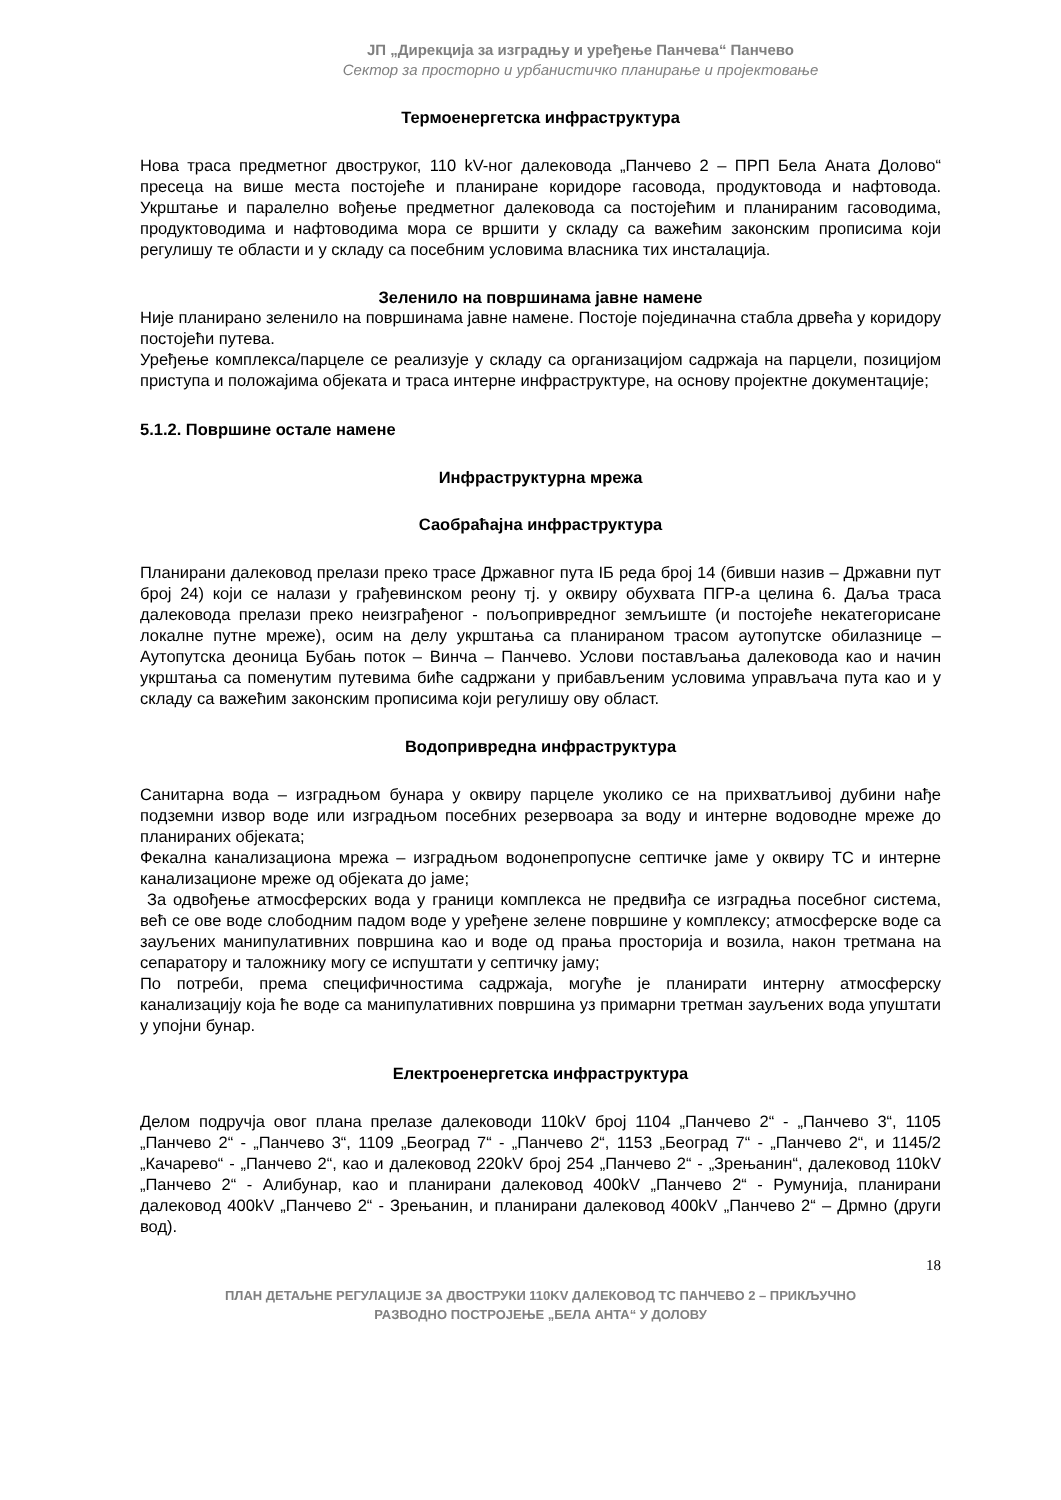ЈП „Дирекција за изградњу и уређење Панчева“ Панчево
Сектор за просторно и урбанистичко планирање и пројектовање
Термоенергетска инфраструктура
Нова траса предметног двострукoг, 110 kV-ног далековода „Панчево 2 – ПРП Бела Аната Долово“ пресеца на више места постојеће и планиране коридоре гасовода, продуктовода и нафтовода. Укрштање и паралелно вођење предметног далековода са постојећим и планираним гасоводима, продуктоводима и нафтоводима мора се вршити у складу са важећим законским прописима који регулишу те области и у складу са посебним условима власника тих инсталација.
Зеленило на површинама јавне намене
Није планирано зеленило на површинама јавне намене. Постоје појединачна стабла дрвећа у коридору постојећи путева.
Уређење комплекса/парцеле се реализује у складу са организацијом садржаја на парцели, позицијом приступа и положајима објеката и траса интерне инфраструктуре, на основу пројектне документације;
5.1.2. Површине остале намене
Инфраструктурна мрежа
Саобраћајна инфраструктура
Планирани далековод прелази преко трасе Државног пута IБ реда број 14 (бивши назив – Државни пут број 24) који се налази у грађевинском реону тј. у оквиру обухвата ПГР-а целина 6. Даља траса далековода прелази преко неизграђеног - пољопривредног земљиште (и постојеће некатегорисане локалне путне мреже), осим на делу укрштања са планираном трасом аутопутске обилазнице – Аутопутска деоница Бубањ поток – Винча – Панчево. Услови постављања далековода као и начин укрштања са поменутим путевима биће садржани у прибављеним условима управљача пута као и у складу са важећим законским прописима који регулишу ову област.
Водопривредна инфраструктура
Санитарна вода – изградњом бунара у оквиру парцеле уколико се на прихватљивој дубини нађе подземни извор воде или изградњом посебних резервоара за воду и интерне водоводне мреже до планираних објеката;
Фекална канализациона мрежа – изградњом водонепропусне септичке јаме у оквиру ТС и интерне канализационе мреже од објеката до јаме;
За одвођење атмосферских вода у граници комплекса не предвиђа се изградња посебног система, већ се ове воде слободним падом воде у уређене зелене површине у комплексу; атмосферске воде са зауљених манипулативних површина као и воде од прања просторија и возила, након третмана на сепаратору и таложнику могу се испуштати у септичку јаму;
По потреби, према специфичностима садржаја, могуће је планирати интерну атмосферску канализацију која ће воде са манипулативних површина уз примарни третман зауљених вода упуштати у упојни бунар.
Електроенергетска инфраструктура
Делом подручја овог плана прелазе далеководи 110kV број 1104 „Панчево 2“ - „Панчево 3“, 1105 „Панчево 2“ - „Панчево 3“, 1109 „Београд 7“ - „Панчево 2“, 1153 „Београд 7“ - „Панчево 2“, и 1145/2 „Качарево“ - „Панчево 2“, као и далековод 220kV број 254 „Панчево 2“ - „Зрењанин“, далековод 110kV „Панчево 2“ - Алибунар, као и планирани далековод 400kV „Панчево 2“ - Румунија, планирани далековод 400kV „Панчево 2“ - Зрењанин, и планирани далековод 400kV „Панчево 2“ – Дрмно (други вод).
18
ПЛАН ДЕТАЉНЕ РЕГУЛАЦИЈЕ ЗА ДВОСТРУКИ 110KV ДАЛЕКОВОД ТС ПАНЧЕВО 2 – ПРИКЉУЧНО
РАЗВОДНО ПОСТРОЈЕЊЕ „БЕЛА АНТА“ У ДОЛОВУ